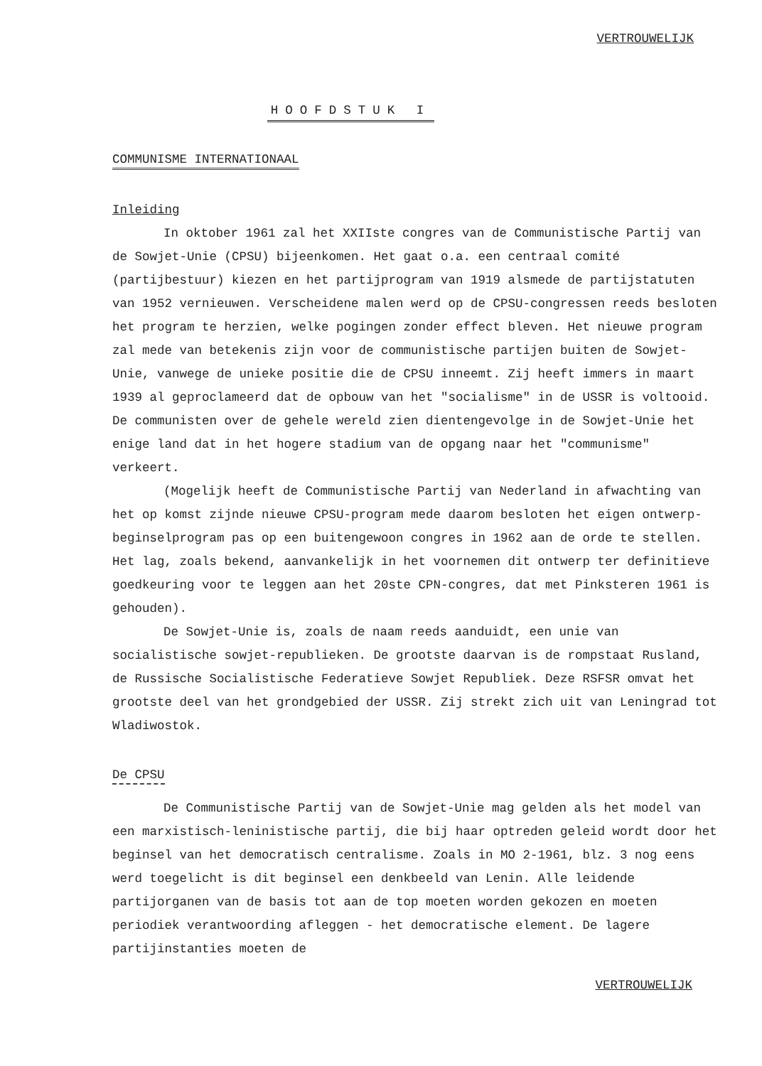VERTROUWELIJK
HOOFDSTUK I
COMMUNISME INTERNATIONAAL
Inleiding
In oktober 1961 zal het XXIIste congres van de Communistische Partij van de Sowjet-Unie (CPSU) bijeenkomen. Het gaat o.a. een centraal comité (partijbestuur) kiezen en het partijprogram van 1919 alsmede de partijstatuten van 1952 vernieuwen. Verscheidene malen werd op de CPSU-congressen reeds besloten het program te herzien, welke pogingen zonder effect bleven. Het nieuwe program zal mede van betekenis zijn voor de communistische partijen buiten de Sowjet-Unie, vanwege de unieke positie die de CPSU inneemt. Zij heeft immers in maart 1939 al geproclameerd dat de opbouw van het "socialisme" in de USSR is voltooid. De communisten over de gehele wereld zien dientengevolge in de Sowjet-Unie het enige land dat in het hogere stadium van de opgang naar het "communisme" verkeert.
(Mogelijk heeft de Communistische Partij van Nederland in afwachting van het op komst zijnde nieuwe CPSU-program mede daarom besloten het eigen ontwerp-beginselprogram pas op een buitengewoon congres in 1962 aan de orde te stellen. Het lag, zoals bekend, aanvankelijk in het voornemen dit ontwerp ter definitieve goedkeuring voor te leggen aan het 20ste CPN-congres, dat met Pinksteren 1961 is gehouden).
De Sowjet-Unie is, zoals de naam reeds aanduidt, een unie van socialistische sowjet-republieken. De grootste daarvan is de rompstaat Rusland, de Russische Socialistische Federatieve Sowjet Republiek. Deze RSFSR omvat het grootste deel van het grondgebied der USSR. Zij strekt zich uit van Leningrad tot Wladiwostok.
De CPSU
De Communistische Partij van de Sowjet-Unie mag gelden als het model van een marxistisch-leninistische partij, die bij haar optreden geleid wordt door het beginsel van het democratisch centralisme. Zoals in MO 2-1961, blz. 3 nog eens werd toegelicht is dit beginsel een denkbeeld van Lenin. Alle leidende partijorganen van de basis tot aan de top moeten worden gekozen en moeten periodiek verantwoording afleggen - het democratische element. De lagere partijinstanties moeten de
VERTROUWELIJK